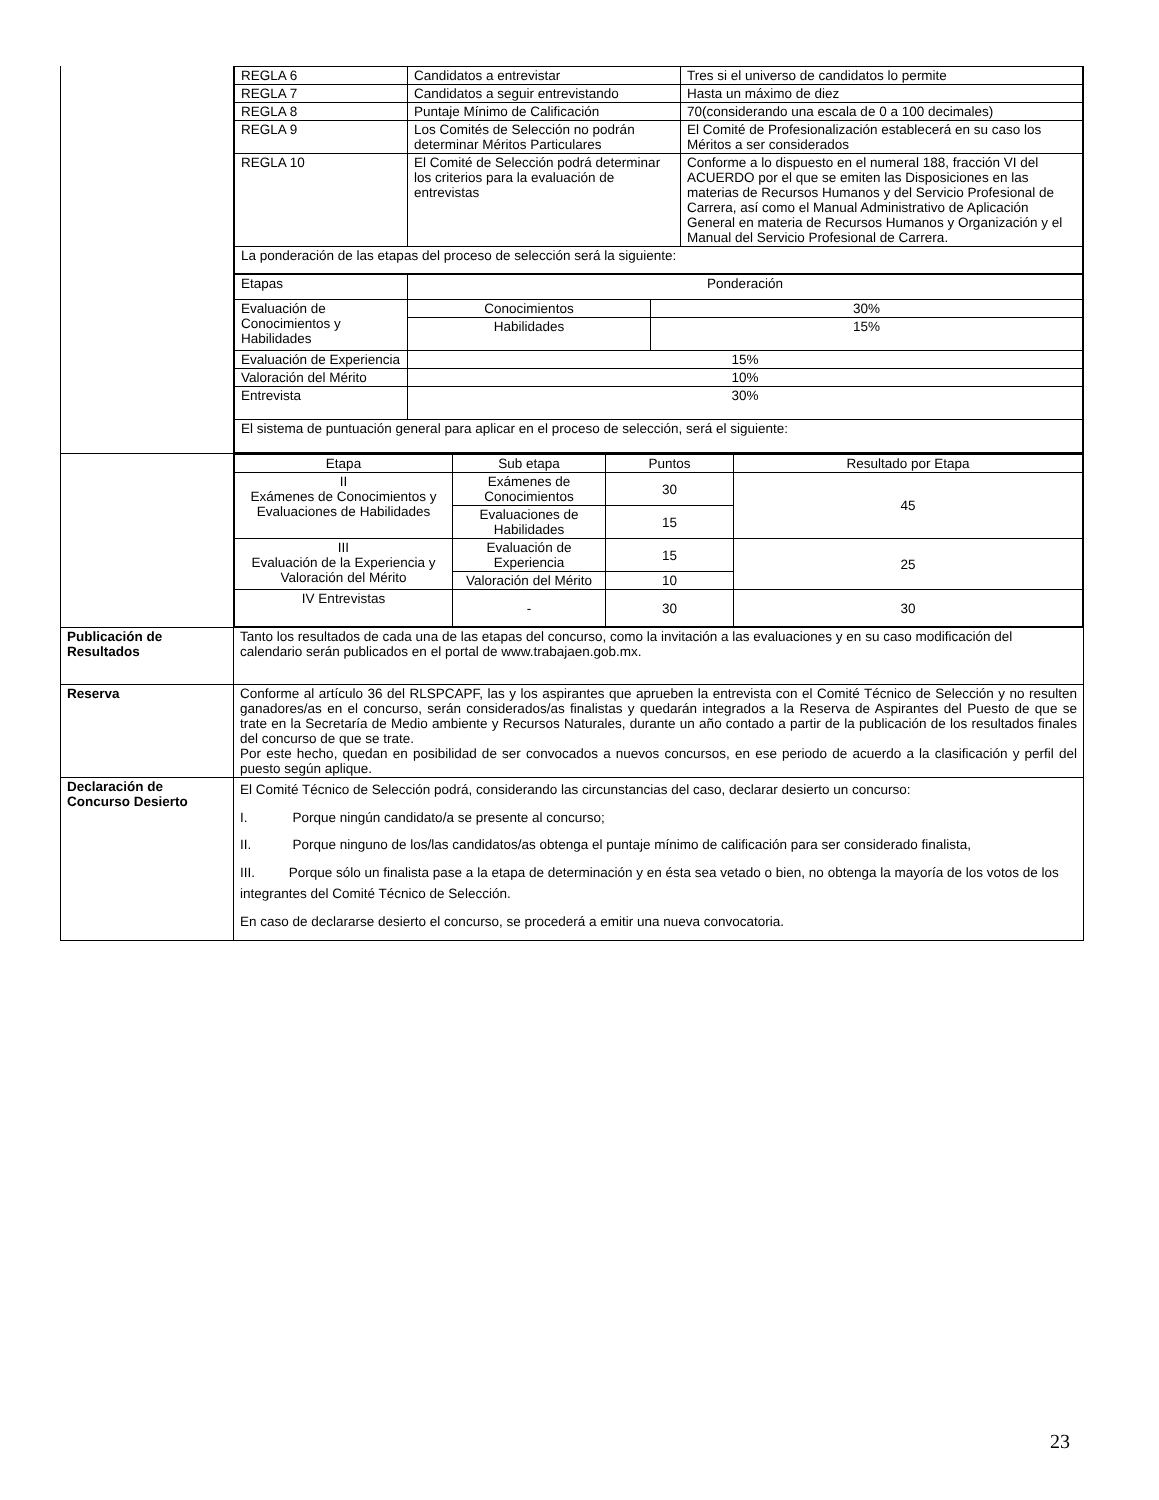| | / REGLA 6 / Candidatos a entrevistar / Tres si el universo de candidatos lo permite / / REGLA 7 / Candidatos a seguir entrevistando / Hasta un máximo de diez / / REGLA 8 / Puntaje Mínimo de Calificación / 70(considerando una escala de 0 a 100 decimales) / / REGLA 9 / Los Comités de Selección no podrán determinar Méritos Particulares / El Comité de Profesionalización establecerá en su caso los Méritos a ser considerados / / REGLA 10 / El Comité de Selección podrá determinar los criterios para la evaluación de entrevistas / Conforme a lo dispuesto en el numeral 188, fracción VI del ACUERDO por el que se emiten las Disposiciones en las materias de Recursos Humanos y del Servicio Profesional de Carrera, así como el Manual Administrativo de Aplicación General en materia de Recursos Humanos y Organización y el Manual del Servicio Profesional de Carrera. / / La ponderación de las etapas del proceso de selección será la siguiente: / / / / Etapas / Ponderación / / / Evaluación de Conocimientos y Habilidades / Conocimientos / 30% / / / Habilidades / 15% / / Evaluación de Experiencia / 15% / / / Valoración del Mérito / 10% / / / Entrevista / 30% / / / El sistema de puntuación general para aplicar en el proceso de selección, será el siguiente: / / / |
| | / Etapa / Sub etapa / Puntos / Resultado por Etapa / / --- / --- / --- / --- / / II Exámenes de Conocimientos y Evaluaciones de Habilidades / Exámenes de Conocimientos / 30 / 45 / / / Evaluaciones de Habilidades / 15 / / / III Evaluación de la Experiencia y Valoración del Mérito / Evaluación de Experiencia / 15 / 25 / / / Valoración del Mérito / 10 / / / IV Entrevistas / - / 30 / 30 / |
| Publicación de Resultados | Tanto los resultados de cada una de las etapas del concurso, como la invitación a las evaluaciones y en su caso modificación del calendario serán publicados en el portal de www.trabajaen.gob.mx. |
| Reserva | Conforme al artículo 36 del RLSPCAPF, las y los aspirantes que aprueben la entrevista con el Comité Técnico de Selección y no resulten ganadores/as en el concurso, serán considerados/as finalistas y quedarán integrados a la Reserva de Aspirantes del Puesto de que se trate en la Secretaría de Medio ambiente y Recursos Naturales, durante un año contado a partir de la publicación de los resultados finales del concurso de que se trate. Por este hecho, quedan en posibilidad de ser convocados a nuevos concursos, en ese periodo de acuerdo a la clasificación y perfil del puesto según aplique. |
| Declaración de Concurso Desierto | El Comité Técnico de Selección podrá, considerando las circunstancias del caso, declarar desierto un concurso: I. Porque ningún candidato/a se presente al concurso; II. Porque ninguno de los/las candidatos/as obtenga el puntaje mínimo de calificación para ser considerado finalista, III. Porque sólo un finalista pase a la etapa de determinación y en ésta sea vetado o bien, no obtenga la mayoría de los votos de los integrantes del Comité Técnico de Selección. En caso de declararse desierto el concurso, se procederá a emitir una nueva convocatoria. |
23